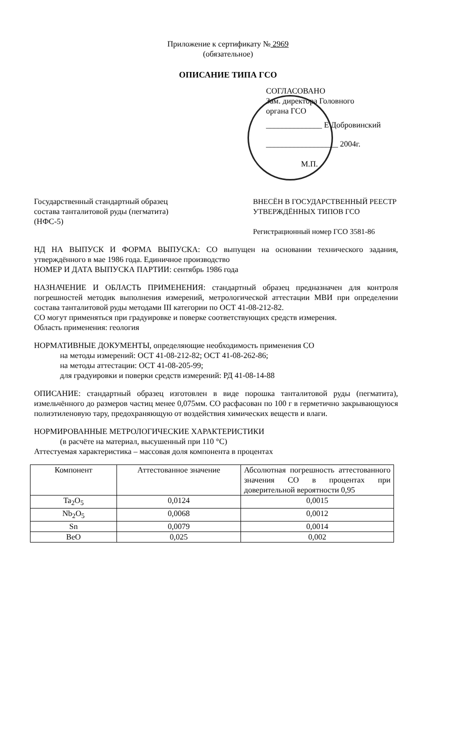Приложение к сертификату № 2969
(обязательное)
ОПИСАНИЕ ТИПА ГСО
СОГЛАСОВАНО
Зам. директора Головного
органа ГСО
______________ Е Добровинский
__________________ 2004г.
М.П.
Государственный стандартный образец
состава танталитовой руды (пегматита)
(НФС-5)
ВНЕСЁН В ГОСУДАРСТВЕННЫЙ РЕЕСТР
УТВЕРЖДЁННЫХ ТИПОВ ГСО
Регистрационный номер ГСО 3581-86
НД НА ВЫПУСК И ФОРМА ВЫПУСКА: СО выпущен на основании технического задания, утверждённого в мае 1986 года. Единичное производство
НОМЕР И ДАТА ВЫПУСКА ПАРТИИ: сентябрь 1986 года
НАЗНАЧЕНИЕ И ОБЛАСТЬ ПРИМЕНЕНИЯ: стандартный образец предназначен для контроля погрешностей методик выполнения измерений, метрологической аттестации МВИ при определении состава танталитовой руды методами III категории по ОСТ 41-08-212-82.
СО могут применяться при градуировке и поверке соответствующих средств измерения.
Область применения: геология
НОРМАТИВНЫЕ ДОКУМЕНТЫ, определяющие необходимость применения СО
на методы измерений: ОСТ 41-08-212-82; ОСТ 41-08-262-86;
на методы аттестации: ОСТ 41-08-205-99;
для градуировки и поверки средств измерений: РД 41-08-14-88
ОПИСАНИЕ: стандартный образец изготовлен в виде порошка танталитовой руды (пегматита), измельчённого до размеров частиц менее 0,075мм. СО расфасован по 100 г в герметично закрывающуюся полиэтиленовую тару, предохраняющую от воздействия химических веществ и влаги.
НОРМИРОВАННЫЕ МЕТРОЛОГИЧЕСКИЕ ХАРАКТЕРИСТИКИ
(в расчёте на материал, высушенный при 110 °С)
Аттестуемая характеристика – массовая доля компонента в процентах
| Компонент | Аттестованное значение | Абсолютная погрешность аттестованного значения СО в процентах при доверительной вероятности 0,95 |
| --- | --- | --- |
| Ta<sub>2</sub>O<sub>5</sub> | 0,0124 | 0,0015 |
| Nb<sub>2</sub>O<sub>5</sub> | 0,0068 | 0,0012 |
| Sn | 0,0079 | 0,0014 |
| BeO | 0,025 | 0,002 |